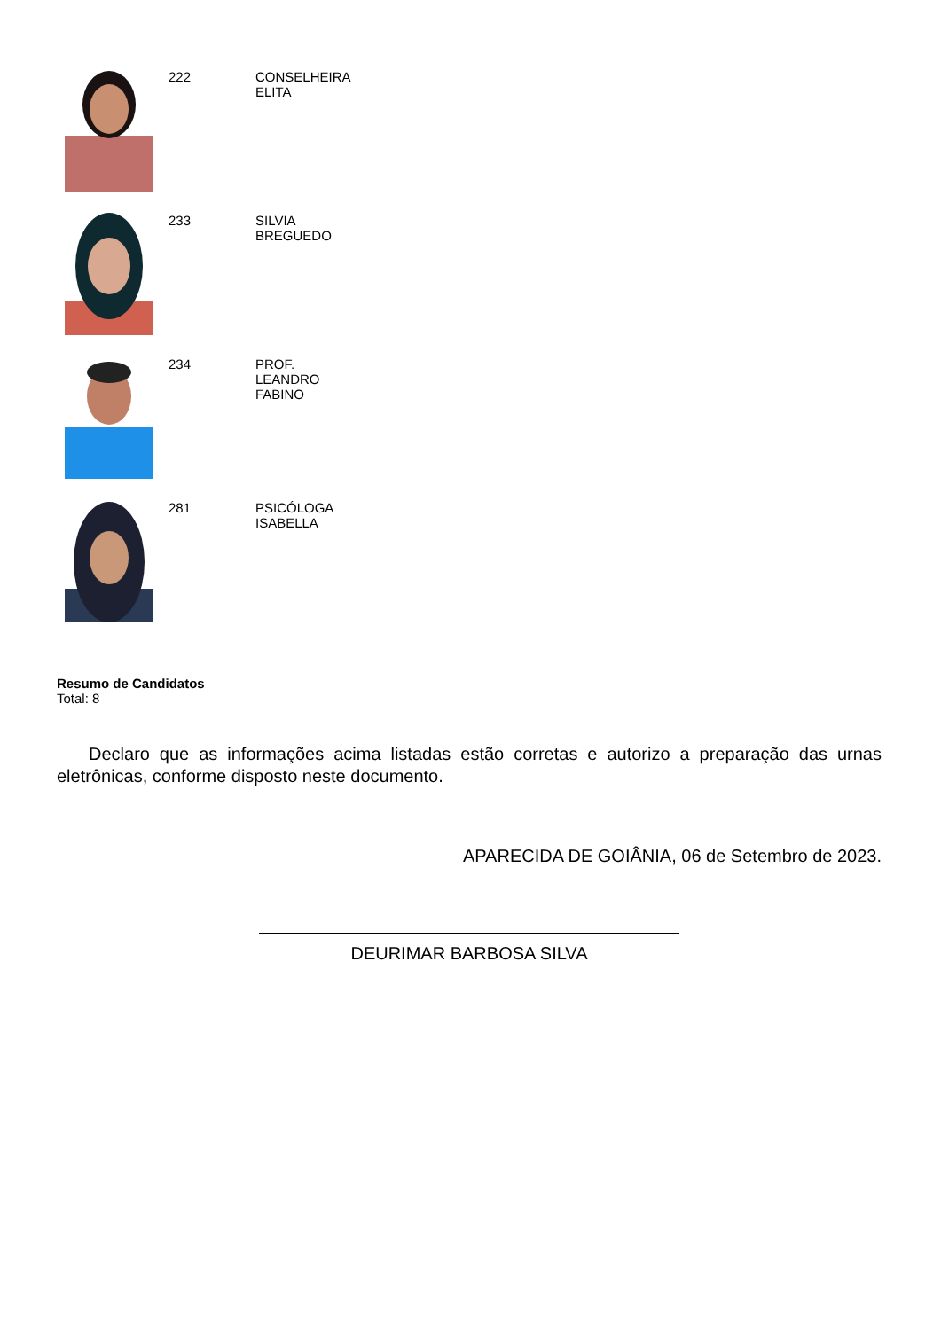222 CONSELHEIRA ELITA
233 SILVIA BREGUEDO
234 PROF. LEANDRO FABINO
281 PSICÓLOGA ISABELLA
Resumo de Candidatos
Total: 8
Declaro que as informações acima listadas estão corretas e autorizo a preparação das urnas eletrônicas, conforme disposto neste documento.
APARECIDA DE GOIÂNIA, 06 de Setembro de 2023.
DEURIMAR BARBOSA SILVA